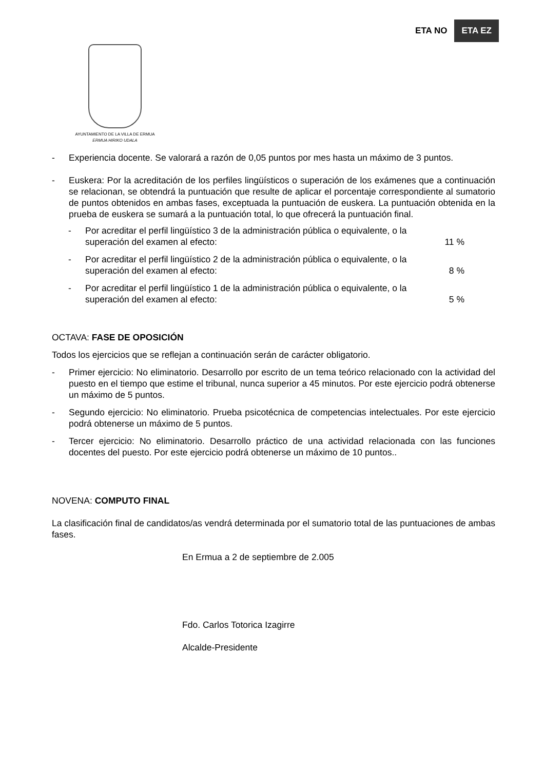ETA NO ETA EZ
AYUNTAMIENTO DE LA VILLA DE ERMUA
ERMUA HIRIKO UDALA
- Experiencia docente. Se valorará a razón de 0,05 puntos por mes hasta un máximo de 3 puntos.
- Euskera: Por la acreditación de los perfiles lingüísticos o superación de los exámenes que a continuación se relacionan, se obtendrá la puntuación que resulte de aplicar el porcentaje correspondiente al sumatorio de puntos obtenidos en ambas fases, exceptuada la puntuación de euskera. La puntuación obtenida en la prueba de euskera se sumará a la puntuación total, lo que ofrecerá la puntuación final.
- Por acreditar el perfil lingüístico 3 de la administración pública o equivalente, o la
superación del examen al efecto: 11 %
- Por acreditar el perfil lingüístico 2 de la administración pública o equivalente, o la
superación del examen al efecto: 8 %
- Por acreditar el perfil lingüístico 1 de la administración pública o equivalente, o la
superación del examen al efecto: 5 %
OCTAVA: FASE DE OPOSICIÓN
Todos los ejercicios que se reflejan a continuación serán de carácter obligatorio.
- Primer ejercicio: No eliminatorio. Desarrollo por escrito de un tema teórico relacionado con la actividad del puesto en el tiempo que estime el tribunal, nunca superior a 45 minutos. Por este ejercicio podrá obtenerse un máximo de 5 puntos.
- Segundo ejercicio: No eliminatorio. Prueba psicotécnica de competencias intelectuales. Por este ejercicio podrá obtenerse un máximo de 5 puntos.
- Tercer ejercicio: No eliminatorio. Desarrollo práctico de una actividad relacionada con las funciones docentes del puesto. Por este ejercicio podrá obtenerse un máximo de 10 puntos..
NOVENA: COMPUTO FINAL
La clasificación final de candidatos/as vendrá determinada por el sumatorio total de las puntuaciones de ambas fases.
En Ermua a 2 de septiembre de 2.005
Fdo. Carlos Totorica Izagirre
Alcalde-Presidente